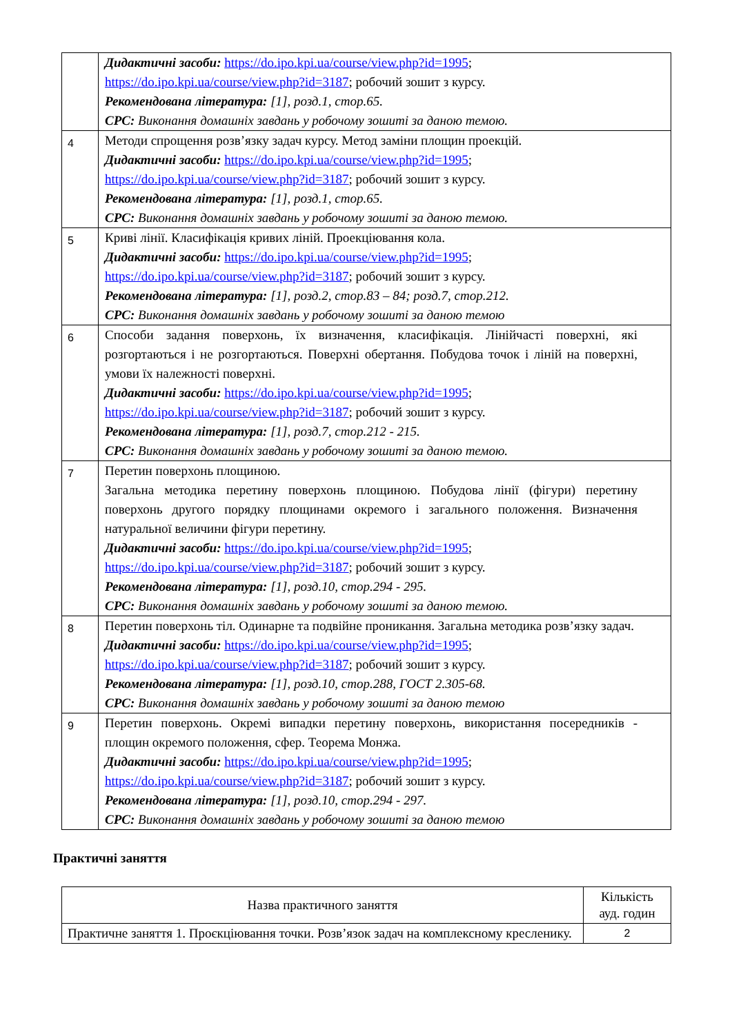| | Дидактичні засоби: https://do.ipo.kpi.ua/course/view.php?id=1995 ; https://do.ipo.kpi.ua/course/view.php?id=3187 ; робочий зошит з курсу. Рекомендована література: [1], розд.1, стор.65. СРС: Виконання домашніх завдань у робочому зошиті за даною темою. |
| 4 | Методи спрощення розв’язку задач курсу. Метод заміни площин проекцій. Дидактичні засоби: https://do.ipo.kpi.ua/course/view.php?id=1995 ; https://do.ipo.kpi.ua/course/view.php?id=3187 ; робочий зошит з курсу. Рекомендована література: [1], розд.1, стор.65. СРС: Виконання домашніх завдань у робочому зошиті за даною темою. |
| 5 | Криві лінії. Класифікація кривих ліній. Проекціювання кола. Дидактичні засоби: https://do.ipo.kpi.ua/course/view.php?id=1995 ; https://do.ipo.kpi.ua/course/view.php?id=3187 ; робочий зошит з курсу. Рекомендована література: [1], розд.2, стор.83 – 84; розд.7, стор.212. СРС: Виконання домашніх завдань у робочому зошиті за даною темою |
| 6 | Способи задання поверхонь, їх визначення, класифікація. Лінійчасті поверхні, які розгортаються і не розгортаються. Поверхні обертання. Побудова точок і ліній на поверхні, умови їх належності поверхні. Дидактичні засоби: https://do.ipo.kpi.ua/course/view.php?id=1995 ; https://do.ipo.kpi.ua/course/view.php?id=3187 ; робочий зошит з курсу. Рекомендована література: [1], розд.7, стор.212 - 215. СРС: Виконання домашніх завдань у робочому зошиті за даною темою. |
| 7 | Перетин поверхонь площиною. Загальна методика перетину поверхонь площиною. Побудова лінії (фігури) перетину поверхонь другого порядку площинами окремого і загального положення. Визначення натуральної величини фігури перетину. Дидактичні засоби: https://do.ipo.kpi.ua/course/view.php?id=1995 ; https://do.ipo.kpi.ua/course/view.php?id=3187 ; робочий зошит з курсу. Рекомендована література: [1], розд.10, стор.294 - 295. СРС: Виконання домашніх завдань у робочому зошиті за даною темою. |
| 8 | Перетин поверхонь тіл. Одинарне та подвійне проникання. Загальна методика розв’язку задач. Дидактичні засоби: https://do.ipo.kpi.ua/course/view.php?id=1995 ; https://do.ipo.kpi.ua/course/view.php?id=3187 ; робочий зошит з курсу. Рекомендована література: [1], розд.10, стор.288, ГОСТ 2.305-68. СРС: Виконання домашніх завдань у робочому зошиті за даною темою |
| 9 | Перетин поверхонь. Окремі випадки перетину поверхонь, використання посередників - площин окремого положення, сфер. Теорема Монжа. Дидактичні засоби: https://do.ipo.kpi.ua/course/view.php?id=1995 ; https://do.ipo.kpi.ua/course/view.php?id=3187 ; робочий зошит з курсу. Рекомендована література: [1], розд.10, стор.294 - 297. СРС: Виконання домашніх завдань у робочому зошиті за даною темою |
Практичні заняття
| Назва практичного заняття | Кількість ауд. годин |
| --- | --- |
| Практичне заняття 1. Проєкціювання точки. Розв’язок задач на комплексному кресленику. | 2 |